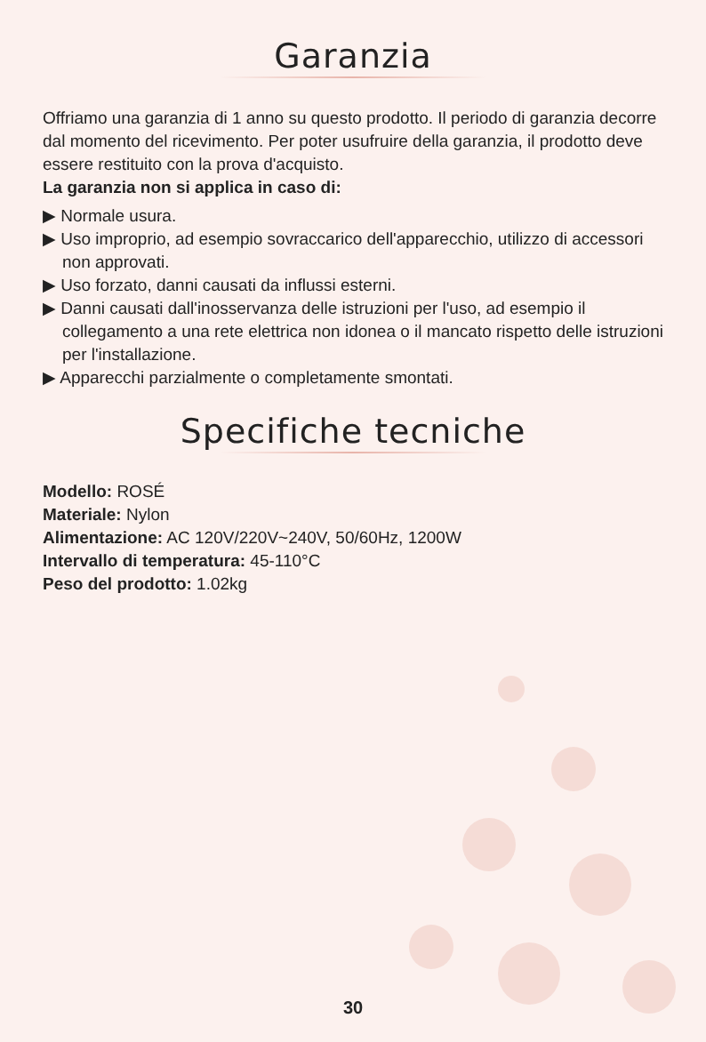Garanzia
Offriamo una garanzia di 1 anno su questo prodotto. Il periodo di garanzia decorre dal momento del ricevimento. Per poter usufruire della garanzia, il prodotto deve essere restituito con la prova d'acquisto.
La garanzia non si applica in caso di:
▶ Normale usura.
▶ Uso improprio, ad esempio sovraccarico dell'apparecchio, utilizzo di accessori non approvati.
▶ Uso forzato, danni causati da influssi esterni.
▶ Danni causati dall'inosservanza delle istruzioni per l'uso, ad esempio il collegamento a una rete elettrica non idonea o il mancato rispetto delle istruzioni per l'installazione.
▶ Apparecchi parzialmente o completamente smontati.
Specifiche tecniche
Modello: ROSÉ
Materiale: Nylon
Alimentazione: AC 120V/220V~240V, 50/60Hz, 1200W
Intervallo di temperatura: 45-110°C
Peso del prodotto: 1.02kg
30